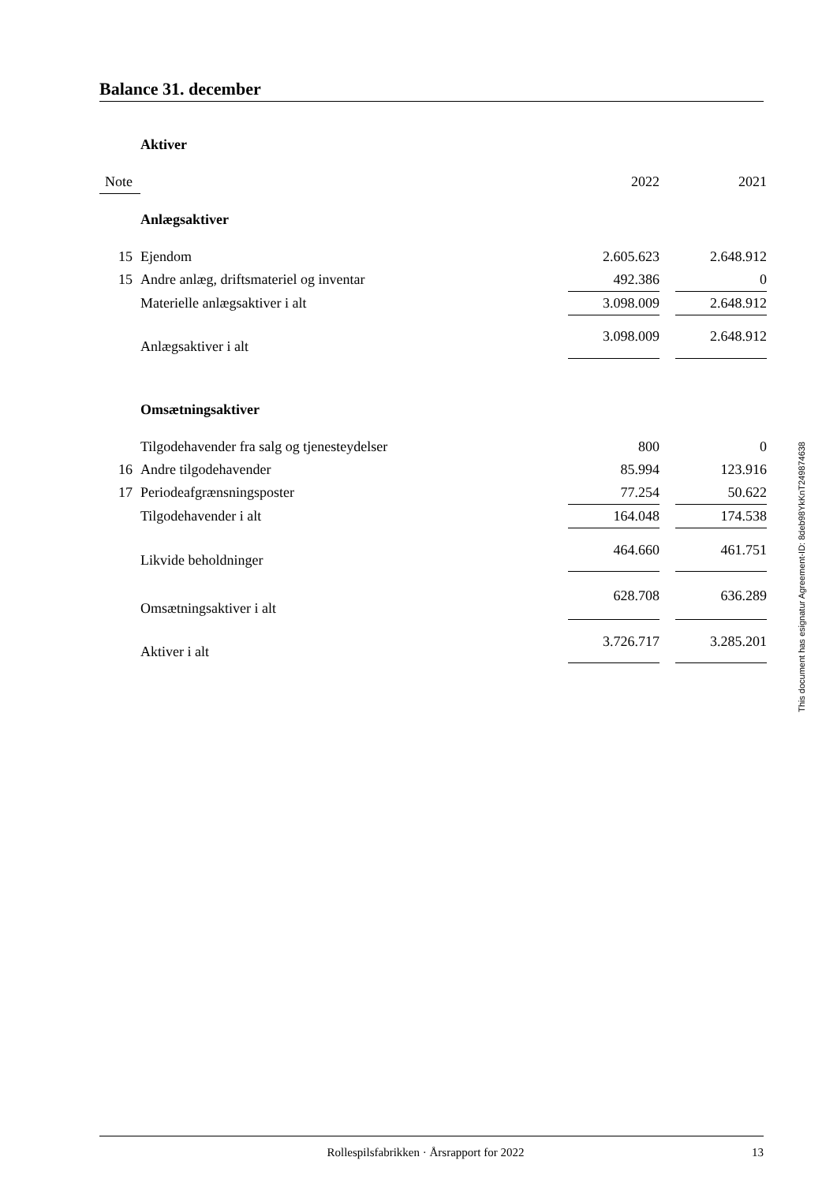Balance 31. december
| | Aktiver | | | |
| Note | | 2022 | | 2021 |
| | Anlægsaktiver | | | |
| 15 | Ejendom | 2.605.623 | | 2.648.912 |
| 15 | Andre anlæg, driftsmateriel og inventar | 492.386 | | 0 |
| | Materielle anlægsaktiver i alt | 3.098.009 | | 2.648.912 |
| | Anlægsaktiver i alt | 3.098.009 | | 2.648.912 |
| | Omsætningsaktiver | | | |
| | Tilgodehavender fra salg og tjenesteydelser | 800 | | 0 |
| 16 | Andre tilgodehavender | 85.994 | | 123.916 |
| 17 | Periodeafgrænsningsposter | 77.254 | | 50.622 |
| | Tilgodehavender i alt | 164.048 | | 174.538 |
| | Likvide beholdninger | 464.660 | | 461.751 |
| | Omsætningsaktiver i alt | 628.708 | | 636.289 |
| | Aktiver i alt | 3.726.717 | | 3.285.201 |
This document has esignatur Agreement-ID: 8deb98YkKnT249874638
Rollespilsfabrikken · Årsrapport for 2022 13